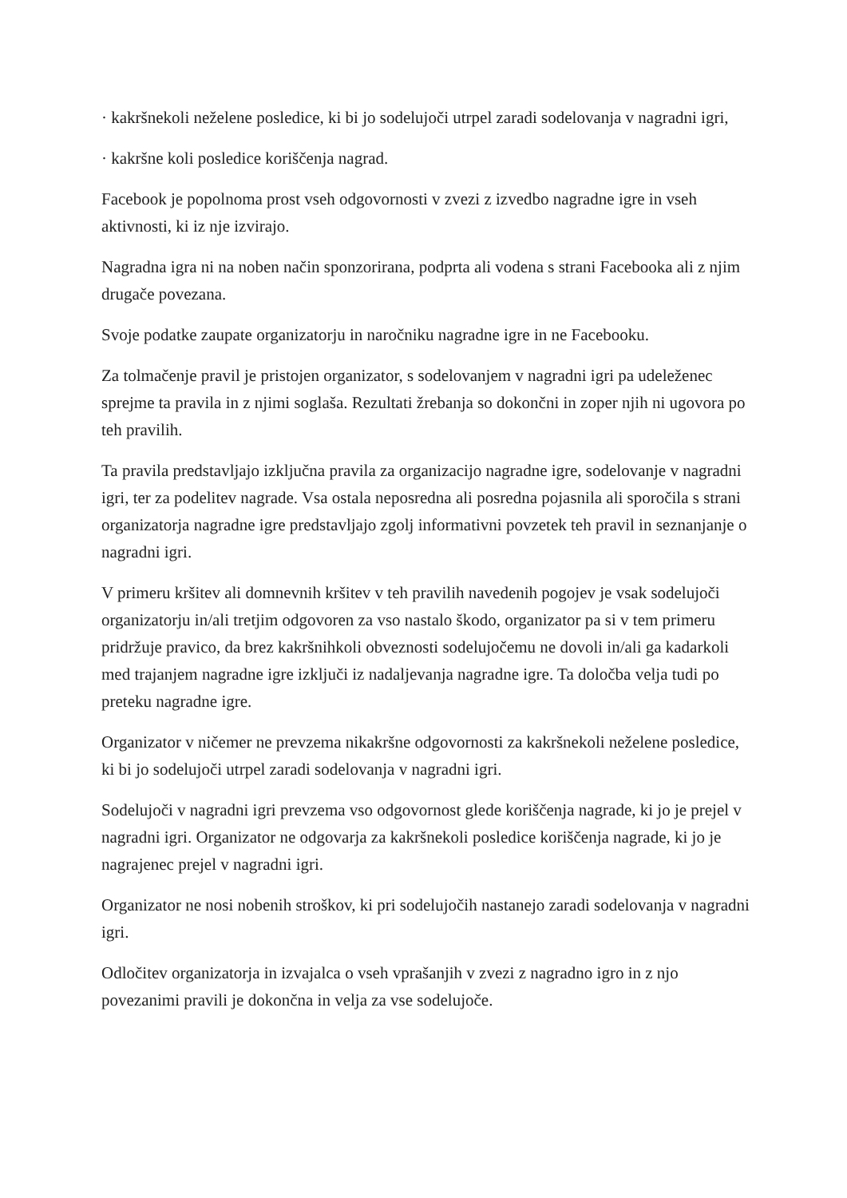· kakršnekoli neželene posledice, ki bi jo sodelujoči utrpel zaradi sodelovanja v nagradni igri,
· kakršne koli posledice koriščenja nagrad.
Facebook je popolnoma prost vseh odgovornosti v zvezi z izvedbo nagradne igre in vseh aktivnosti, ki iz nje izvirajo.
Nagradna igra ni na noben način sponzorirana, podprta ali vodena s strani Facebooka ali z njim drugače povezana.
Svoje podatke zaupate organizatorju in naročniku nagradne igre in ne Facebooku.
Za tolmačenje pravil je pristojen organizator, s sodelovanjem v nagradni igri pa udeleženec sprejme ta pravila in z njimi soglaša. Rezultati žrebanja so dokončni in zoper njih ni ugovora po teh pravilih.
Ta pravila predstavljajo izključna pravila za organizacijo nagradne igre, sodelovanje v nagradni igri, ter za podelitev nagrade. Vsa ostala neposredna ali posredna pojasnila ali sporočila s strani organizatorja nagradne igre predstavljajo zgolj informativni povzetek teh pravil in seznanjanje o nagradni igri.
V primeru kršitev ali domnevnih kršitev v teh pravilih navedenih pogojev je vsak sodelujoči organizatorju in/ali tretjim odgovoren za vso nastalo škodo, organizator pa si v tem primeru pridržuje pravico, da brez kakršnihkoli obveznosti sodelujočemu ne dovoli in/ali ga kadarkoli med trajanjem nagradne igre izključi iz nadaljevanja nagradne igre. Ta določba velja tudi po preteku nagradne igre.
Organizator v ničemer ne prevzema nikakršne odgovornosti za kakršnekoli neželene posledice, ki bi jo sodelujoči utrpel zaradi sodelovanja v nagradni igri.
Sodelujoči v nagradni igri prevzema vso odgovornost glede koriščenja nagrade, ki jo je prejel v nagradni igri. Organizator ne odgovarja za kakršnekoli posledice koriščenja nagrade, ki jo je nagrajenec prejel v nagradni igri.
Organizator ne nosi nobenih stroškov, ki pri sodelujočih nastanejo zaradi sodelovanja v nagradni igri.
Odločitev organizatorja in izvajalca o vseh vprašanjih v zvezi z nagradno igro in z njo povezanimi pravili je dokončna in velja za vse sodelujoče.